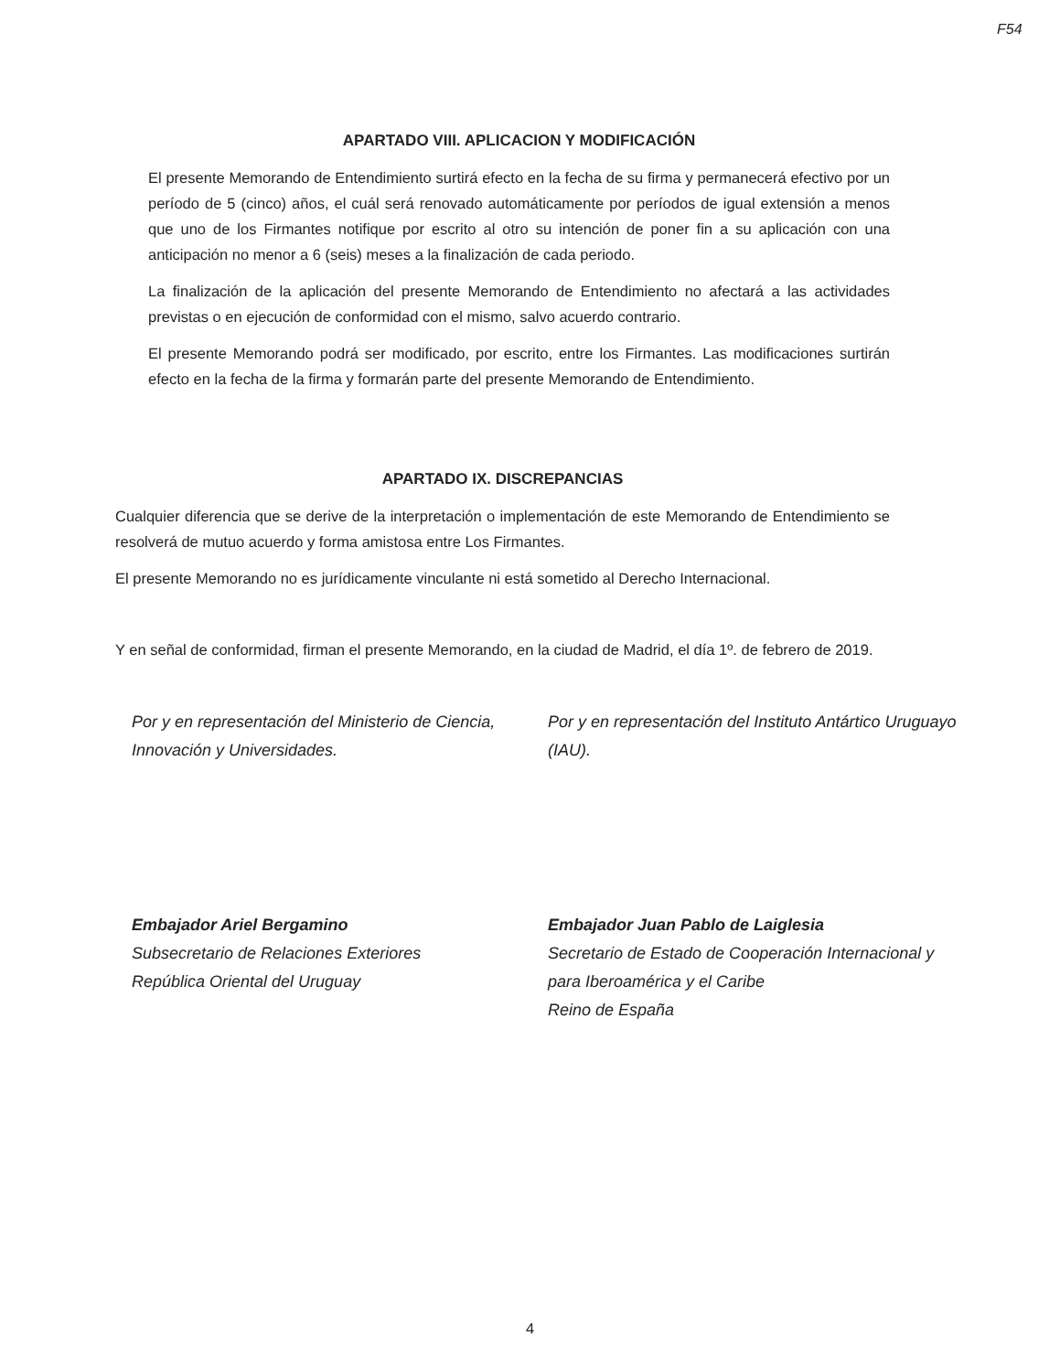F54
APARTADO VIII. APLICACION Y MODIFICACIÓN
El presente Memorando de Entendimiento surtirá efecto en la fecha de su firma y permanecerá efectivo por un período de 5 (cinco) años, el cuál será renovado automáticamente por períodos de igual extensión a menos que uno de los Firmantes notifique por escrito al otro su intención de poner fin a su aplicación con una anticipación no menor a 6 (seis) meses a la finalización de cada periodo.
La finalización de la aplicación del presente Memorando de Entendimiento no afectará a las actividades previstas o en ejecución de conformidad con el mismo, salvo acuerdo contrario.
El presente Memorando podrá ser modificado, por escrito, entre los Firmantes. Las modificaciones surtirán efecto en la fecha de la firma y formarán parte del presente Memorando de Entendimiento.
APARTADO IX. DISCREPANCIAS
Cualquier diferencia que se derive de la interpretación o implementación de este Memorando de Entendimiento se resolverá de mutuo acuerdo y forma amistosa entre Los Firmantes.
El presente Memorando no es jurídicamente vinculante ni está sometido al Derecho Internacional.
Y en señal de conformidad, firman el presente Memorando, en la ciudad de Madrid, el día 1º. de febrero de 2019.
Por y en representación del Ministerio de Ciencia, Innovación y Universidades.
Embajador Ariel Bergamino
Subsecretario de Relaciones Exteriores
República Oriental del Uruguay
Por y en representación del Instituto Antártico Uruguayo (IAU).
Embajador Juan Pablo de Laiglesia
Secretario de Estado de Cooperación Internacional y para Iberoamérica y el Caribe
Reino de España
4